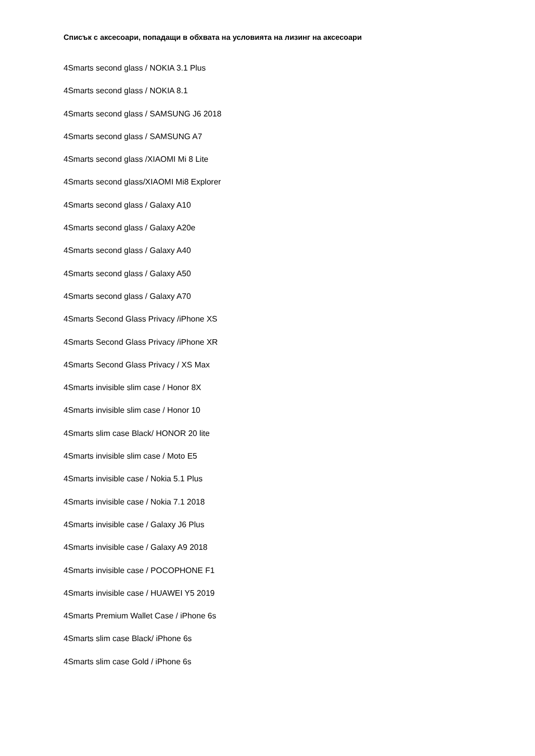Списък с аксесоари, попадащи в обхвата на условията на лизинг на аксесоари
4Smarts second glass / NOKIA 3.1 Plus
4Smarts second glass / NOKIA 8.1
4Smarts second glass / SAMSUNG J6 2018
4Smarts second glass / SAMSUNG A7
4Smarts second glass /XIAOMI Mi 8 Lite
4Smarts second glass/XIAOMI Mi8 Explorer
4Smarts second glass / Galaxy A10
4Smarts second glass / Galaxy A20e
4Smarts second glass / Galaxy A40
4Smarts second glass / Galaxy A50
4Smarts second glass / Galaxy A70
4Smarts Second Glass Privacy /iPhone XS
4Smarts Second Glass Privacy /iPhone XR
4Smarts Second Glass Privacy / XS Max
4Smarts invisible slim case / Honor 8X
4Smarts invisible slim case / Honor 10
4Smarts slim case Black/ HONOR 20 lite
4Smarts invisible slim case / Moto E5
4Smarts invisible case / Nokia 5.1 Plus
4Smarts invisible case / Nokia 7.1 2018
4Smarts invisible case / Galaxy J6 Plus
4Smarts invisible case / Galaxy A9 2018
4Smarts invisible case / POCOPHONE F1
4Smarts invisible case / HUAWEI Y5 2019
4Smarts Premium Wallet Case / iPhone 6s
4Smarts slim case Black/ iPhone 6s
4Smarts slim case Gold / iPhone 6s